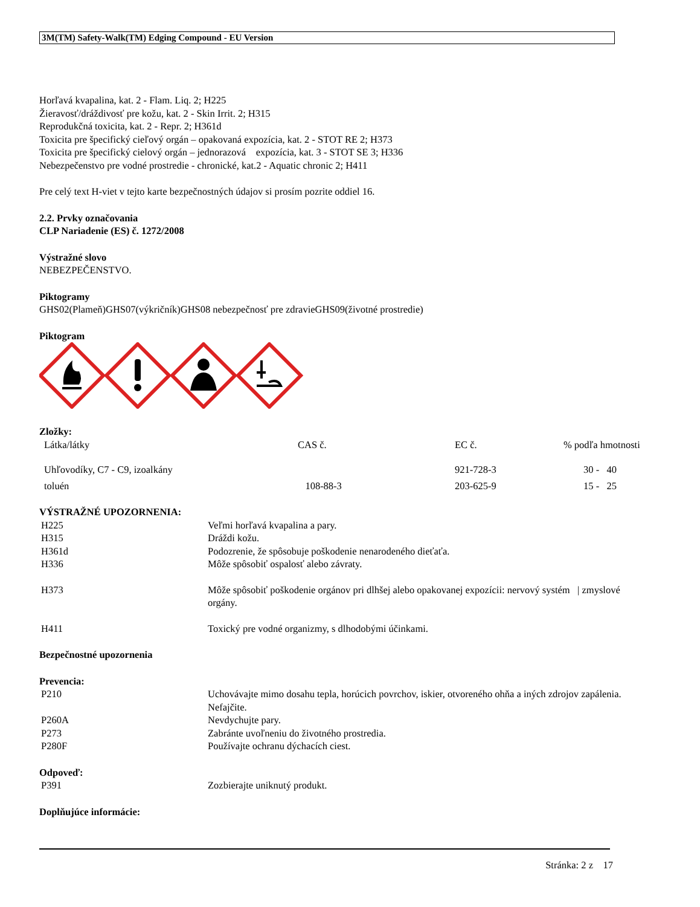3M(TM) Safety-Walk(TM) Edging Compound - EU Version
Horľavá kvapalina, kat. 2 - Flam. Liq. 2; H225
Žieravosť/dráždivosť pre kožu, kat. 2 - Skin Irrit. 2; H315
Reprodukčná toxicita, kat. 2 - Repr. 2; H361d
Toxicita pre špecifický cieľový orgán – opakovaná expozícia, kat. 2 - STOT RE 2; H373
Toxicita pre špecifický cielový orgán – jednorazová expozícia, kat. 3 - STOT SE 3; H336
Nebezpečenstvo pre vodné prostredie - chronické, kat.2 - Aquatic chronic 2; H411
Pre celý text H-viet v tejto karte bezpečnostných údajov si prosím pozrite oddiel 16.
2.2. Prvky označovania
CLP Nariadenie (ES) č. 1272/2008
Výstražné slovo
NEBEZPEČENSTVO.
Piktogramy
GHS02(Plameň)GHS07(výkričník)GHS08 nebezpečnosť pre zdravieGHS09(životné prostredie)
Piktogram
Zložky:
| Látka/látky | CAS č. | EC č. | % podľa hmotnosti |
| Uhľovodíky, C7 - C9, izoalkány | | 921-728-3 | 30 - 40 |
| toluén | 108-88-3 | 203-625-9 | 15 - 25 |
VÝSTRAŽNÉ UPOZORNENIA:
| H225 | Veľmi horľavá kvapalina a pary. |
| H315 | Dráždi kožu. |
| H361d | Podozrenie, že spôsobuje poškodenie nenarodeného dieťaťa. |
| H336 | Môže spôsobiť ospalosť alebo závraty. |
| H373 | Môže spôsobiť poškodenie orgánov pri dlhšej alebo opakovanej expozícii: nervový systém / zmyslové orgány. |
| H411 | Toxický pre vodné organizmy, s dlhodobými účinkami. |
Bezpečnostné upozornenia
Prevencia:
| P210 | Uchovávajte mimo dosahu tepla, horúcich povrchov, iskier, otvoreného ohňa a iných zdrojov zapálenia. Nefajčite. |
| P260A | Nevdychujte pary. |
| P273 | Zabránte uvoľneniu do životného prostredia. |
| P280F | Používajte ochranu dýchacích ciest. |
Odpoveď:
| P391 | Zozbierajte uniknutý produkt. |
Doplňujúce informácie:
Stránka: 2 z 17